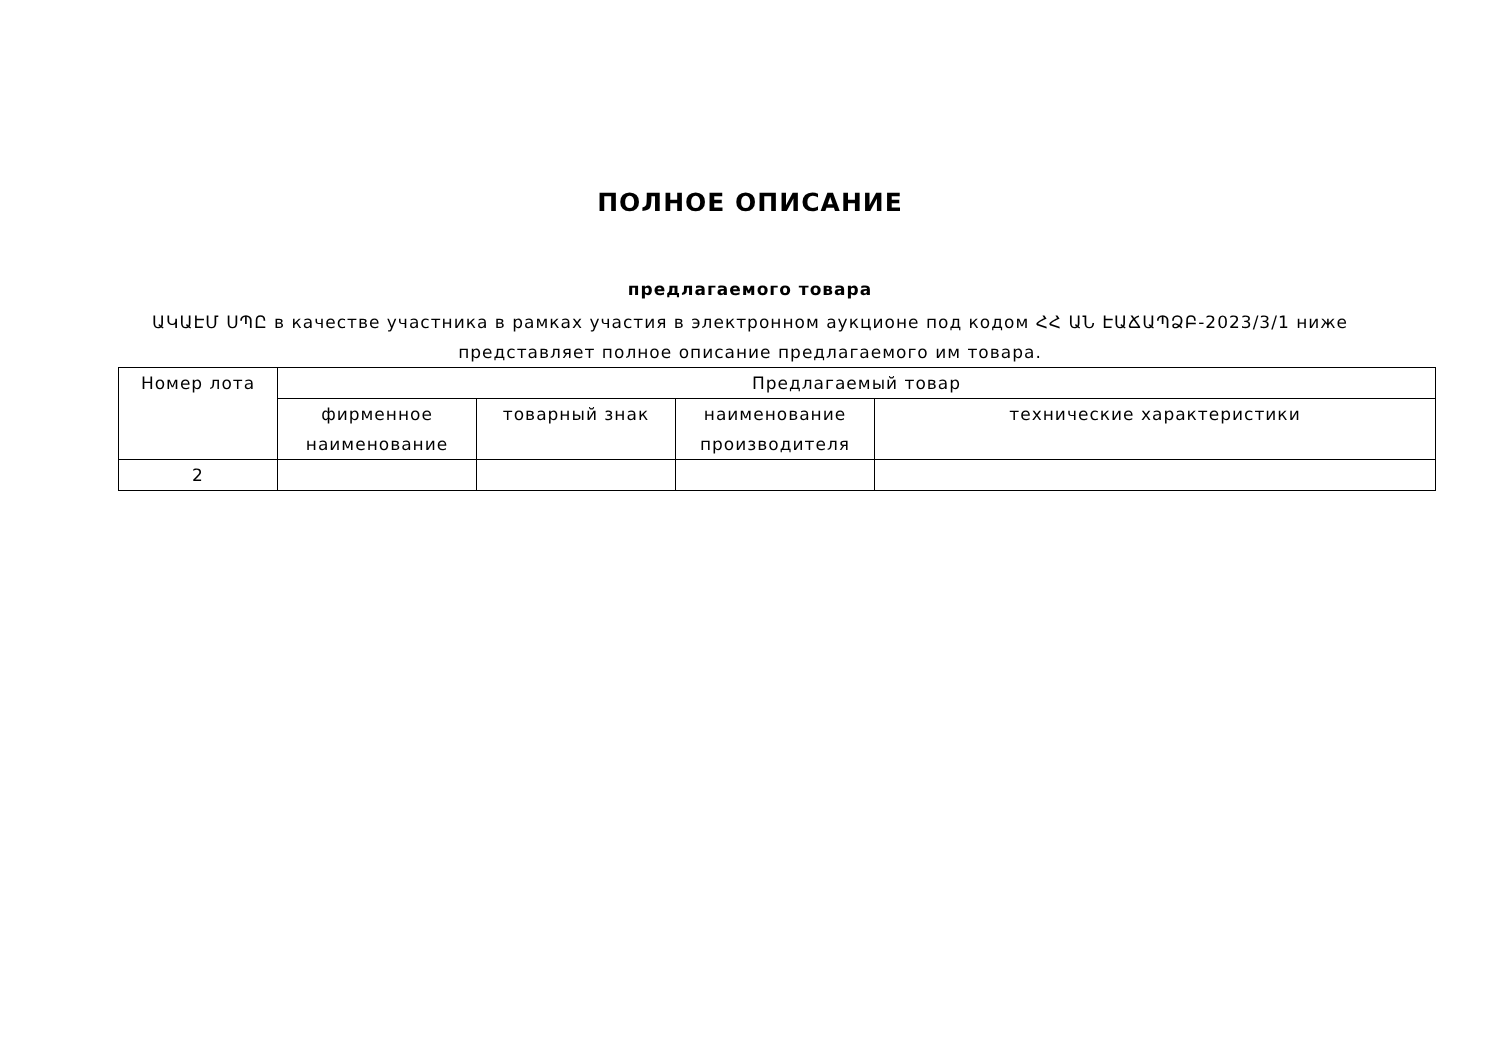ПОЛНОЕ ОПИСАНИЕ
предлагаемого товара
ԱԿԱԷՄ ՍՊԸ в качестве участника в рамках участия в электронном аукционе под кодом ՀՀ ԱՆ ԷԱՃԱՊՁԲ-2023/3/1 ниже представляет полное описание предлагаемого им товара.
| Номер лота | Предлагаемый товар | | | |
| --- | --- | --- | --- | --- |
| | фирменное наименование | товарный знак | наименование производителя | технические характеристики |
| 2 | | | | |